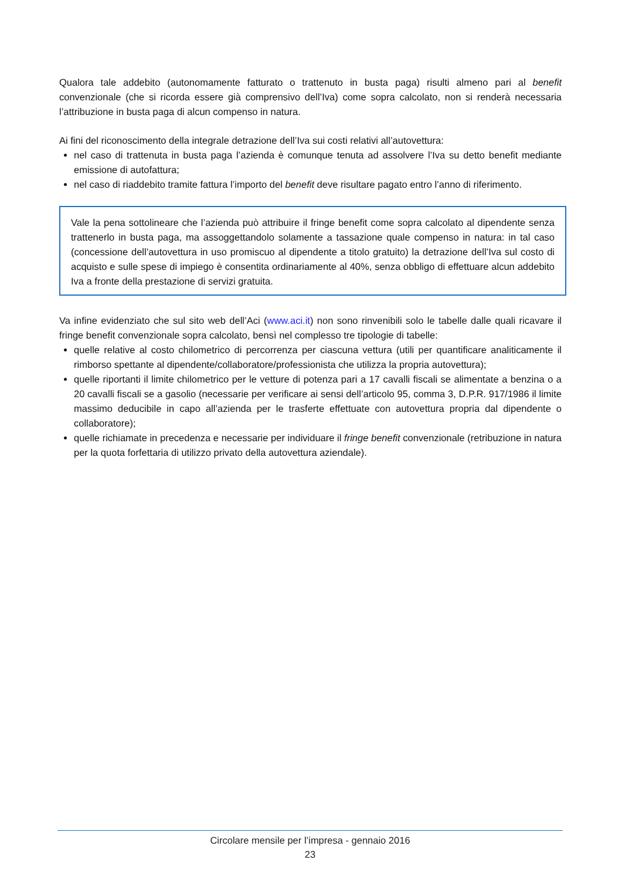Qualora tale addebito (autonomamente fatturato o trattenuto in busta paga) risulti almeno pari al benefit convenzionale (che si ricorda essere già comprensivo dell’Iva) come sopra calcolato, non si renderà necessaria l’attribuzione in busta paga di alcun compenso in natura.
Ai fini del riconoscimento della integrale detrazione dell’Iva sui costi relativi all’autovettura:
nel caso di trattenuta in busta paga l’azienda è comunque tenuta ad assolvere l’Iva su detto benefit mediante emissione di autofattura;
nel caso di riaddebito tramite fattura l’importo del benefit deve risultare pagato entro l’anno di riferimento.
Vale la pena sottolineare che l’azienda può attribuire il fringe benefit come sopra calcolato al dipendente senza trattenerlo in busta paga, ma assoggettandolo solamente a tassazione quale compenso in natura: in tal caso (concessione dell’autovettura in uso promiscuo al dipendente a titolo gratuito) la detrazione dell’Iva sul costo di acquisto e sulle spese di impiego è consentita ordinariamente al 40%, senza obbligo di effettuare alcun addebito Iva a fronte della prestazione di servizi gratuita.
Va infine evidenziato che sul sito web dell’Aci (www.aci.it) non sono rinvenibili solo le tabelle dalle quali ricavare il fringe benefit convenzionale sopra calcolato, bensì nel complesso tre tipologie di tabelle:
quelle relative al costo chilometrico di percorrenza per ciascuna vettura (utili per quantificare analiticamente il rimborso spettante al dipendente/collaboratore/professionista che utilizza la propria autovettura);
quelle riportanti il limite chilometrico per le vetture di potenza pari a 17 cavalli fiscali se alimentate a benzina o a 20 cavalli fiscali se a gasolio (necessarie per verificare ai sensi dell’articolo 95, comma 3, D.P.R. 917/1986 il limite massimo deducibile in capo all’azienda per le trasferte effettuate con autovettura propria dal dipendente o collaboratore);
quelle richiamate in precedenza e necessarie per individuare il fringe benefit convenzionale (retribuzione in natura per la quota forfettaria di utilizzo privato della autovettura aziendale).
Circolare mensile per l’impresa - gennaio 2016
23